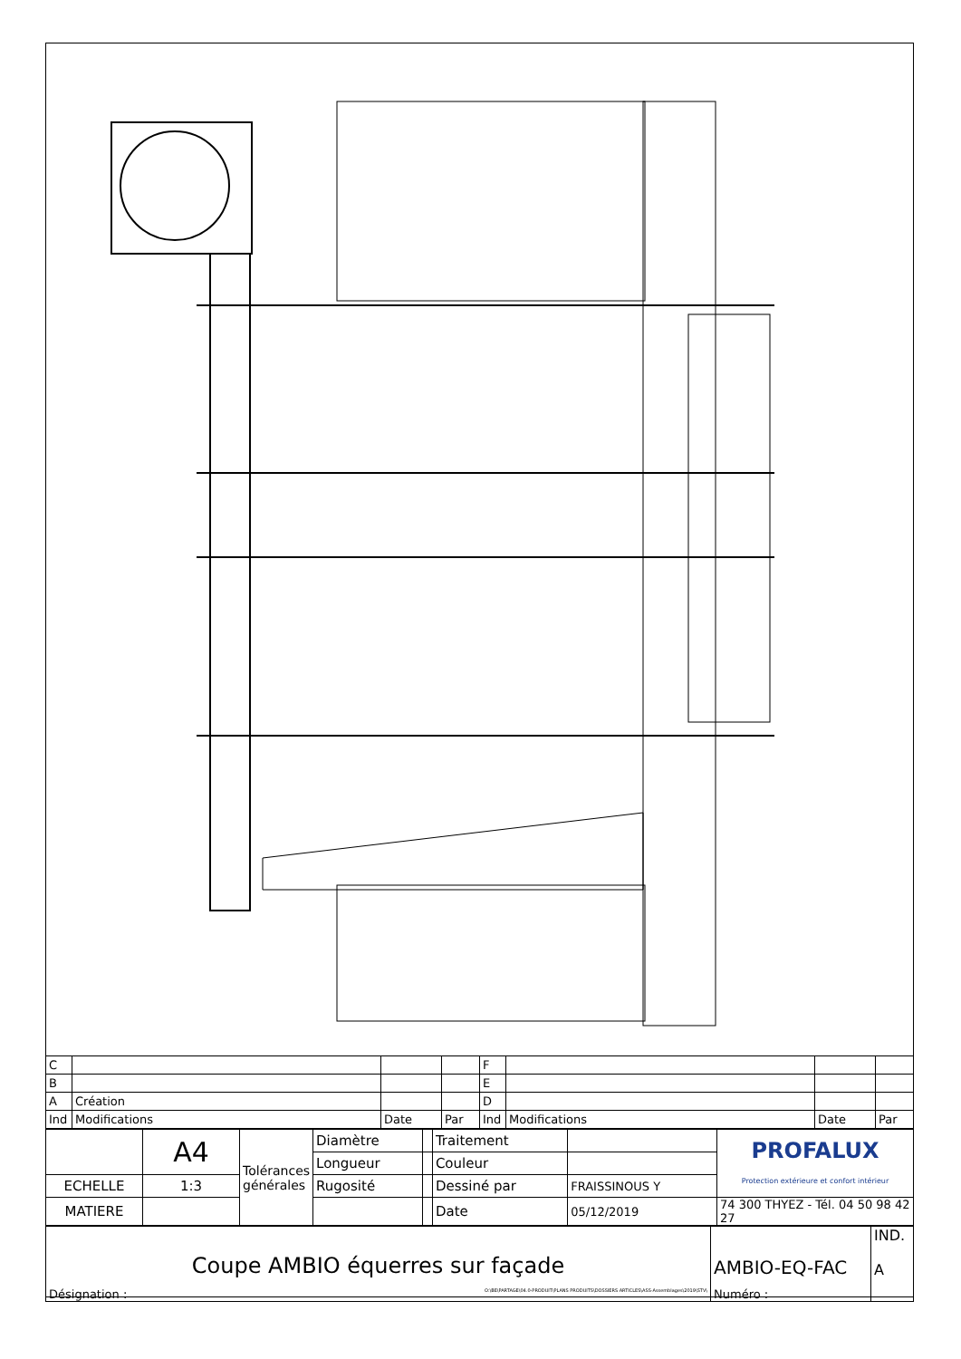| C | | | | F | | | |
| B | | | | E | | | |
| A | Création | | | D | | | |
| Ind | Modifications | Date | Par | Ind | Modifications | Date | Par |
| | A4 | Tolérances générales | Diamètre | | Traitement | | PROFALUX Protection extérieure et confort intérieur |
| | | | Longueur | | Couleur | | |
| ECHELLE | 1:3 | | Rugosité | | Dessiné par | FRAISSINOUS Y | |
| MATIERE | | | | | Date | 05/12/2019 | 74 300 THYEZ - Tél. 04 50 98 42 27 |
| Coupe AMBIO équerres sur façade Désignation : O:\BE\PARTAGE\04.0-PRODUIT\PLANS PRODUITS\DOSSIERS ARTICLES\ASS-Assemblages\2019\STV\ | AMBIO-EQ-FAC Numéro : | IND. A |